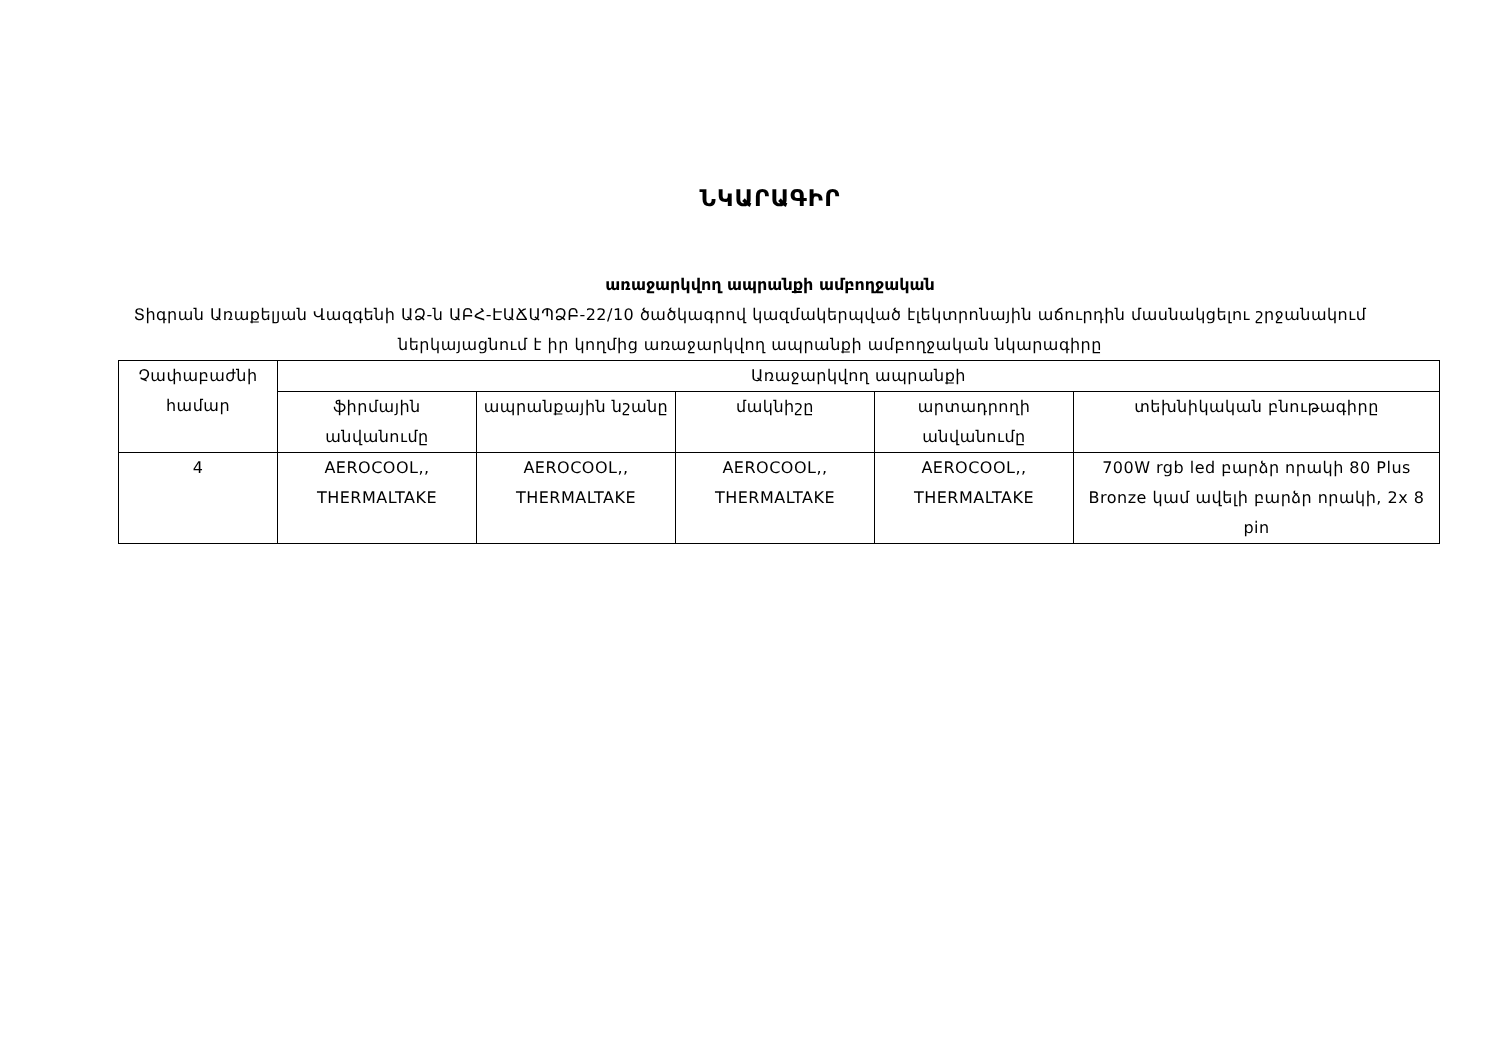ՆԿԱՐԱԳԻՐ
առաջարկվող ապրանքի ամբողջական
Տիգրան Առաքելյան Վազգենի ԱՁ-ն ԱԲՀ-ԷԱՃԱՊՁԲ-22/10 ծածկագրով կազմակերպված էլեկտրոնային աճուրդին մասնակցելու շրջանակում ներկայացնում է իր կողմից առաջարկվող ապրանքի ամբողջական նկարագիրը
| Չափաբաժնի համար | Առաջարկվող ապրանքի | | | | |
| | ֆիրմային անվանումը | ապրանքային նշանը | մակնիշը | արտադրողի անվանումը | տեխնիկական բնութագիրը |
| 4 | AEROCOOL,, THERMALTAKE | AEROCOOL,, THERMALTAKE | AEROCOOL,, THERMALTAKE | AEROCOOL,, THERMALTAKE | 700W rgb led բարձր որակի 80 Plus Bronze կամ ավելի բարձր որակի, 2x 8 pin |